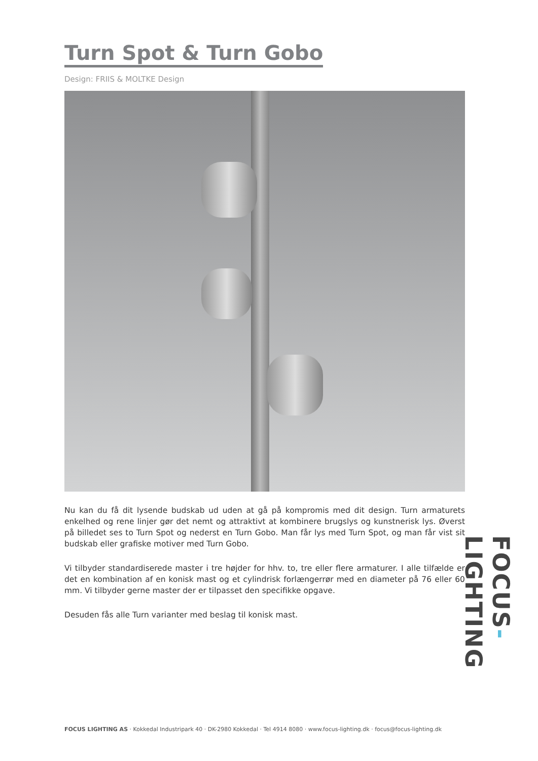Turn Spot & Turn Gobo
Design: FRIIS & MOLTKE Design
Nu kan du få dit lysende budskab ud uden at gå på kompromis med dit design. Turn armaturets enkelhed og rene linjer gør det nemt og attraktivt at kombinere brugslys og kunstnerisk lys. Øverst på billedet ses to Turn Spot og nederst en Turn Gobo. Man får lys med Turn Spot, og man får vist sit budskab eller grafiske motiver med Turn Gobo.
Vi tilbyder standardiserede master i tre højder for hhv. to, tre eller flere armaturer. I alle tilfælde er det en kombination af en konisk mast og et cylindrisk forlængerrør med en diameter på 76 eller 60 mm. Vi tilbyder gerne master der er tilpasset den specifikke opgave.
Desuden fås alle Turn varianter med beslag til konisk mast.
FOCUS-LIGHTING
FOCUS LIGHTING AS · Kokkedal Industripark 40 · DK-2980 Kokkedal · Tel 4914 8080 · www.focus-lighting.dk · focus@focus-lighting.dk